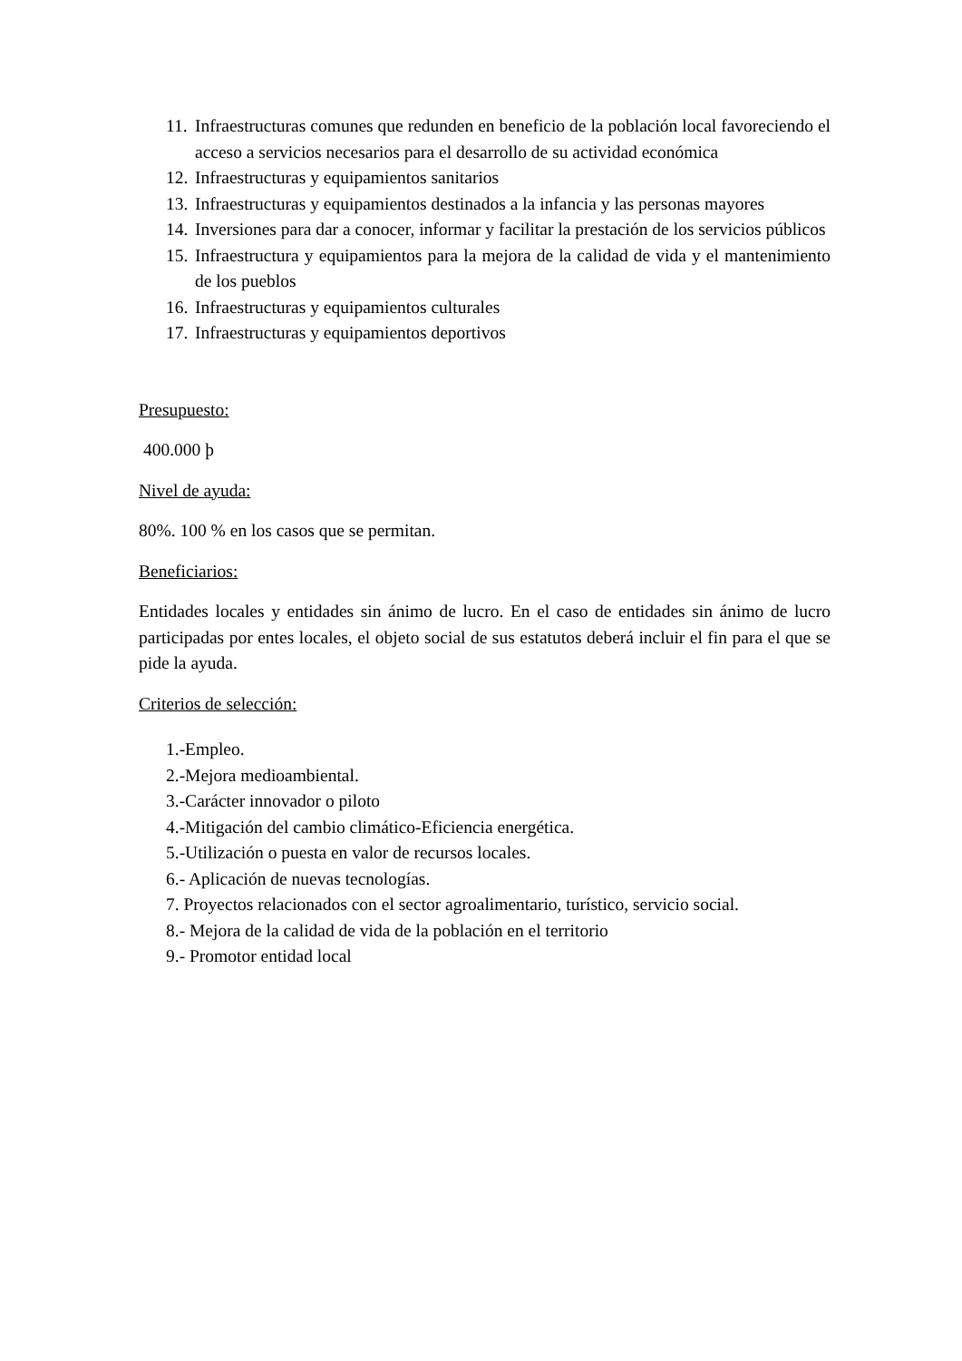11. Infraestructuras comunes que redunden en beneficio de la población local favoreciendo el acceso a servicios necesarios para el desarrollo de su actividad económica
12. Infraestructuras y equipamientos sanitarios
13. Infraestructuras y equipamientos destinados a la infancia y las personas mayores
14. Inversiones para dar a conocer, informar y facilitar la prestación de los servicios públicos
15. Infraestructura y equipamientos para la mejora de la calidad de vida y el mantenimiento de los pueblos
16. Infraestructuras y equipamientos culturales
17. Infraestructuras y equipamientos deportivos
Presupuesto:
400.000 þ
Nivel de ayuda:
80%. 100 % en los casos que se permitan.
Beneficiarios:
Entidades locales y entidades sin ánimo de lucro. En el caso de entidades sin ánimo de lucro participadas por entes locales, el objeto social de sus estatutos deberá incluir el fin para el que se pide la ayuda.
Criterios de selección:
1.-Empleo.
2.-Mejora medioambiental.
3.-Carácter innovador o piloto
4.-Mitigación del cambio climático-Eficiencia energética.
5.-Utilización o puesta en valor de recursos locales.
6.- Aplicación de nuevas tecnologías.
7. Proyectos relacionados con el sector agroalimentario, turístico, servicio social.
8.- Mejora de la calidad de vida de la población en el territorio
9.- Promotor entidad local